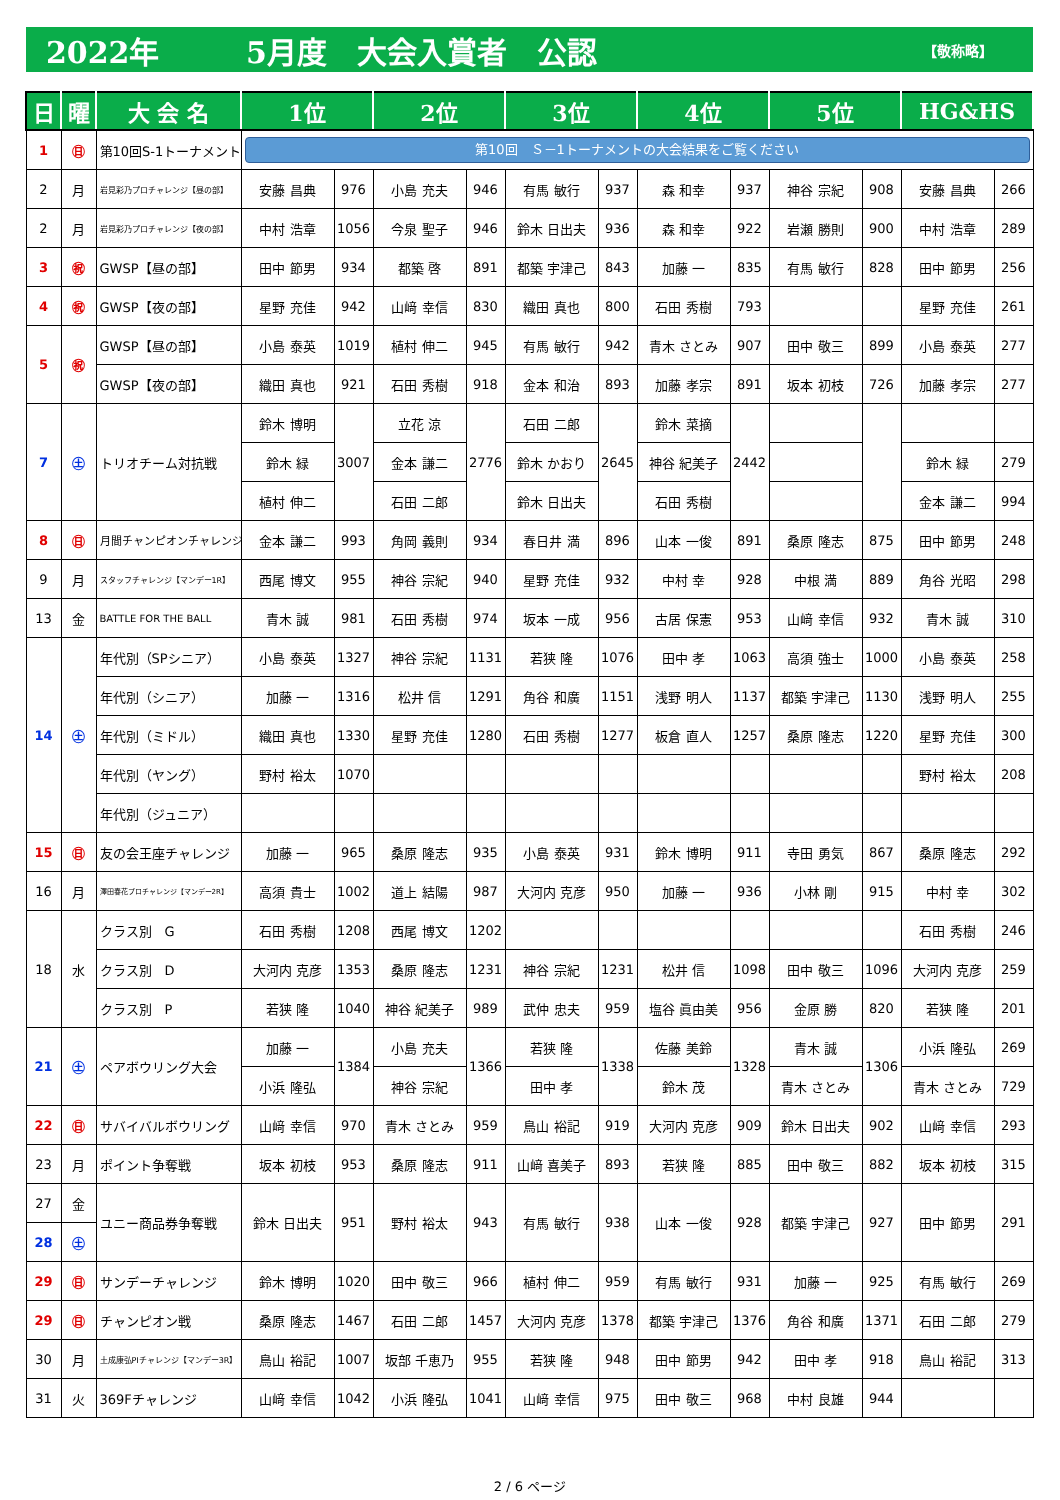2022年 5月度　大会入賞者　公認 【敬称略】
| 日 | 曜 | 大 会 名 | 1位 | | 2位 | | 3位 | | 4位 | | 5位 | | HG&HS | |
| --- | --- | --- | --- | --- | --- | --- | --- | --- | --- | --- | --- | --- | --- | --- |
| 1 | ㊐ | 第10回S-1トーナメント | 第10回 Ｓ－1トーナメントの大会結果をご覧ください | | | | | | | | | | | |
| 2 | 月 | 岩見彩乃プロチャレンジ【昼の部】 | 安藤 昌典 | 976 | 小島 充夫 | 946 | 有馬 敏行 | 937 | 森 和幸 | 937 | 神谷 宗紀 | 908 | 安藤 昌典 | 266 |
| 2 | 月 | 岩見彩乃プロチャレンジ【夜の部】 | 中村 浩章 | 1056 | 今泉 聖子 | 946 | 鈴木 日出夫 | 936 | 森 和幸 | 922 | 岩瀬 勝則 | 900 | 中村 浩章 | 289 |
| 3 | ㊗ | GWSP【昼の部】 | 田中 節男 | 934 | 都築 啓 | 891 | 都築 宇津己 | 843 | 加藤 一 | 835 | 有馬 敏行 | 828 | 田中 節男 | 256 |
| 4 | ㊗ | GWSP【夜の部】 | 星野 充佳 | 942 | 山﨑 幸信 | 830 | 織田 真也 | 800 | 石田 秀樹 | 793 | | | 星野 充佳 | 261 |
| 5 | ㊗ | GWSP【昼の部】 | 小島 泰英 | 1019 | 植村 伸二 | 945 | 有馬 敏行 | 942 | 青木 さとみ | 907 | 田中 敬三 | 899 | 小島 泰英 | 277 |
| | | GWSP【夜の部】 | 織田 真也 | 921 | 石田 秀樹 | 918 | 金本 和治 | 893 | 加藤 孝宗 | 891 | 坂本 初枝 | 726 | 加藤 孝宗 | 277 |
| 7 | ㊏ | トリオチーム対抗戦 | 鈴木 博明 | 3007 | 立花 涼 | 2776 | 石田 二郎 | 2645 | 鈴木 菜摘 | 2442 | | | | |
| | | | 鈴木 緑 | | 金本 謙二 | | 鈴木 かおり | | 神谷 紀美子 | | | | 鈴木 緑 | 279 |
| | | | 植村 伸二 | | 石田 二郎 | | 鈴木 日出夫 | | 石田 秀樹 | | | | 金本 謙二 | 994 |
| 8 | ㊐ | 月間チャンピオンチャレンジ | 金本 謙二 | 993 | 角岡 義則 | 934 | 春日井 満 | 896 | 山本 一俊 | 891 | 桑原 隆志 | 875 | 田中 節男 | 248 |
| 9 | 月 | スタッフチャレンジ【マンデー1R】 | 西尾 博文 | 955 | 神谷 宗紀 | 940 | 星野 充佳 | 932 | 中村 幸 | 928 | 中根 満 | 889 | 角谷 光昭 | 298 |
| 13 | 金 | BATTLE FOR THE BALL | 青木 誠 | 981 | 石田 秀樹 | 974 | 坂本 一成 | 956 | 古居 保憲 | 953 | 山﨑 幸信 | 932 | 青木 誠 | 310 |
| 14 | ㊏ | 年代別（SPシニア） | 小島 泰英 | 1327 | 神谷 宗紀 | 1131 | 若狭 隆 | 1076 | 田中 孝 | 1063 | 高須 強士 | 1000 | 小島 泰英 | 258 |
| | | 年代別（シニア） | 加藤 一 | 1316 | 松井 信 | 1291 | 角谷 和廣 | 1151 | 浅野 明人 | 1137 | 都築 宇津己 | 1130 | 浅野 明人 | 255 |
| | | 年代別（ミドル） | 織田 真也 | 1330 | 星野 充佳 | 1280 | 石田 秀樹 | 1277 | 板倉 直人 | 1257 | 桑原 隆志 | 1220 | 星野 充佳 | 300 |
| | | 年代別（ヤング） | 野村 裕太 | 1070 | | | | | | | | | 野村 裕太 | 208 |
| | | 年代別（ジュニア） | | | | | | | | | | | | |
| 15 | ㊐ | 友の会王座チャレンジ | 加藤 一 | 965 | 桑原 隆志 | 935 | 小島 泰英 | 931 | 鈴木 博明 | 911 | 寺田 勇気 | 867 | 桑原 隆志 | 292 |
| 16 | 月 | 澤田春花プロチャレンジ【マンデー2R】 | 高須 貴士 | 1002 | 道上 結陽 | 987 | 大河内 克彦 | 950 | 加藤 一 | 936 | 小林 剛 | 915 | 中村 幸 | 302 |
| 18 | 水 | クラス別 G | 石田 秀樹 | 1208 | 西尾 博文 | 1202 | | | | | | | 石田 秀樹 | 246 |
| | | クラス別 D | 大河内 克彦 | 1353 | 桑原 隆志 | 1231 | 神谷 宗紀 | 1231 | 松井 信 | 1098 | 田中 敬三 | 1096 | 大河内 克彦 | 259 |
| | | クラス別 P | 若狭 隆 | 1040 | 神谷 紀美子 | 989 | 武仲 忠夫 | 959 | 塩谷 眞由美 | 956 | 金原 勝 | 820 | 若狭 隆 | 201 |
| 21 | ㊏ | ペアボウリング大会 | 加藤 一 | 1384 | 小島 充夫 | 1366 | 若狭 隆 | 1338 | 佐藤 美鈴 | 1328 | 青木 誠 | 1306 | 小浜 隆弘 | 269 |
| | | | 小浜 隆弘 | | 神谷 宗紀 | | 田中 孝 | | 鈴木 茂 | | 青木 さとみ | | 青木 さとみ | 729 |
| 22 | ㊐ | サバイバルボウリング | 山﨑 幸信 | 970 | 青木 さとみ | 959 | 鳥山 裕記 | 919 | 大河内 克彦 | 909 | 鈴木 日出夫 | 902 | 山﨑 幸信 | 293 |
| 23 | 月 | ポイント争奪戦 | 坂本 初枝 | 953 | 桑原 隆志 | 911 | 山﨑 喜美子 | 893 | 若狭 隆 | 885 | 田中 敬三 | 882 | 坂本 初枝 | 315 |
| 27 | 金 | ユニー商品券争奪戦 | 鈴木 日出夫 | 951 | 野村 裕太 | 943 | 有馬 敏行 | 938 | 山本 一俊 | 928 | 都築 宇津己 | 927 | 田中 節男 | 291 |
| 28 | ㊏ | | | | | | | | | | | | | |
| 29 | ㊐ | サンデーチャレンジ | 鈴木 博明 | 1020 | 田中 敬三 | 966 | 植村 伸二 | 959 | 有馬 敏行 | 931 | 加藤 一 | 925 | 有馬 敏行 | 269 |
| 29 | ㊐ | チャンピオン戦 | 桑原 隆志 | 1467 | 石田 二郎 | 1457 | 大河内 克彦 | 1378 | 都築 宇津己 | 1376 | 角谷 和廣 | 1371 | 石田 二郎 | 279 |
| 30 | 月 | 土成康弘PIチャレンジ【マンデー3R】 | 鳥山 裕記 | 1007 | 坂部 千恵乃 | 955 | 若狭 隆 | 948 | 田中 節男 | 942 | 田中 孝 | 918 | 鳥山 裕記 | 313 |
| 31 | 火 | 369Fチャレンジ | 山﨑 幸信 | 1042 | 小浜 隆弘 | 1041 | 山﨑 幸信 | 975 | 田中 敬三 | 968 | 中村 良雄 | 944 | | |
2 / 6 ページ